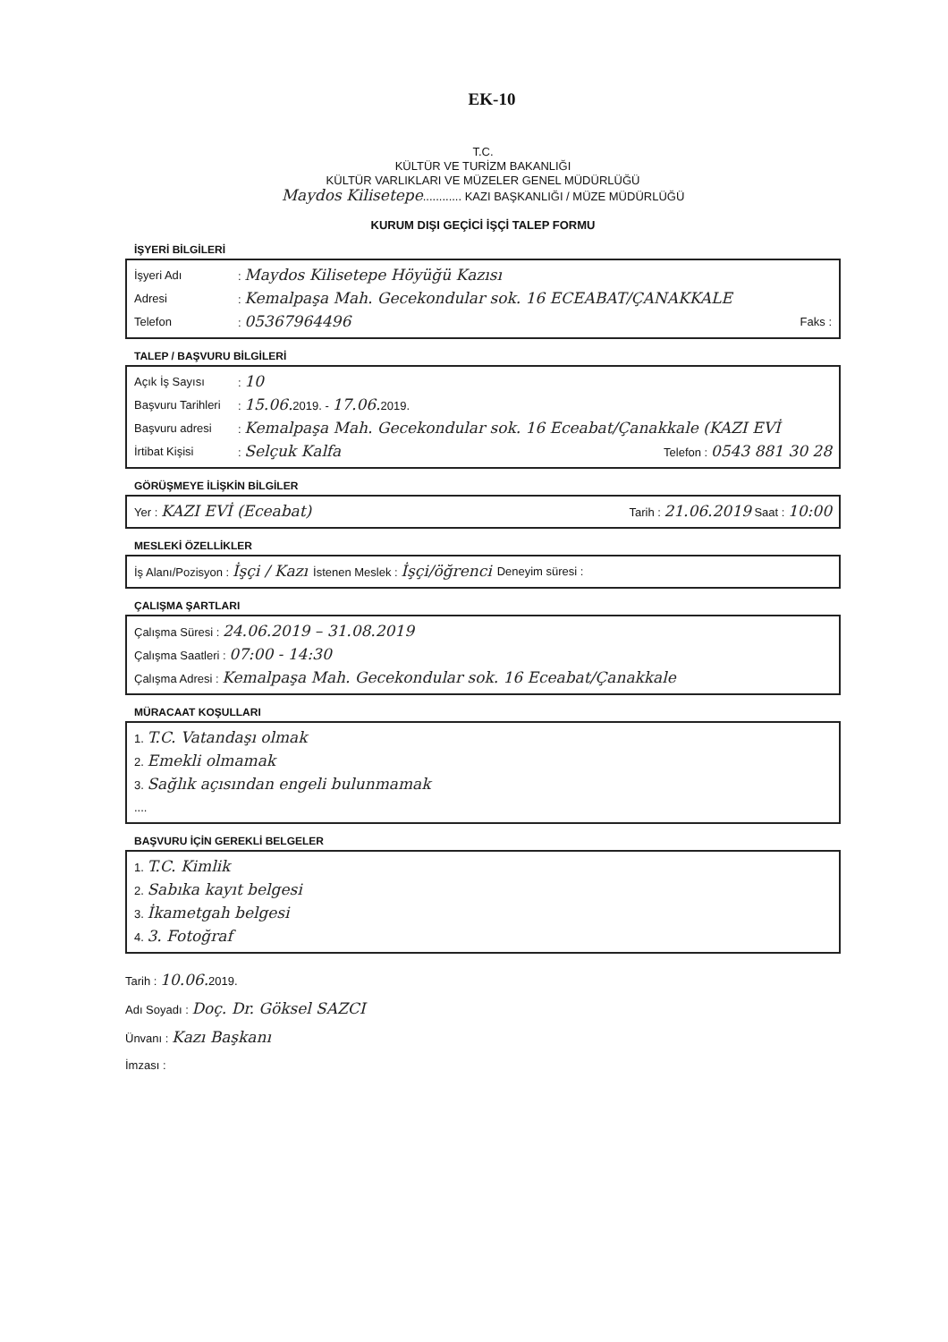EK-10
T.C.
KÜLTÜR VE TURİZM BAKANLIĞI
KÜLTÜR VARLIKLARI VE MÜZELER GENEL MÜDÜRLÜĞÜ
Maydos Kilisetepe............ KAZI BAŞKANLIĞI / MÜZE MÜDÜRLÜĞÜ
KURUM DIŞI GEÇİCİ İŞÇİ TALEP FORMU
İŞYERİ BİLGİLERİ
İşyeri Adı: Maydos Kilisetepe Höyüğü Kazısı
Adresi: Kemalpaşa Mah. Gecekondular sok. 16 ECEABAT/ÇANAKKALE
Telefon: 05367964496 Faks :
TALEP / BAŞVURU BİLGİLERİ
Açık İş Sayısı: 10
Başvuru Tarihleri: 15.06. 2019. - 17.06. 2019.
Başvuru adresi: Kemalpaşa Mah. Gecekondular sok. 16 Eceabat/Çanakkale (KAZI EVİ
İrtibat Kişisi: Selçuk Kalfa Telefon : 0543 881 30 28
GÖRÜŞMEYE İLİŞKİN BİLGİLER
Yer : KAZI EVİ (Eceabat) Tarih : 21.06.2019 Saat : 10:00
MESLEKİ ÖZELLİKLER
İş Alanı/Pozisyon : İşçi / Kazı İstenen Meslek : İşçi/öğrenci Deneyim süresi :
ÇALIŞMA ŞARTLARI
Çalışma Süresi : 24.06.2019 – 31.08.2019
Çalışma Saatleri : 07:00 - 14:30
Çalışma Adresi : Kemalpaşa Mah. Gecekondular sok. 16 Eceabat/Çanakkale
MÜRACAAT KOŞULLARI
1. T.C. Vatandaşı olmak
2. Emekli olmamak
3. Sağlık açısından engeli bulunmamak
....
BAŞVURU İÇİN GEREKLİ BELGELER
1. T.C. Kimlik
2. Sabıka kayıt belgesi
3. İkametgah belgesi
4. 3. Fotoğraf
Tarih : 10.06. 2019.
Adı Soyadı : Doç. Dr. Göksel SAZCI
Ünvanı : Kazı Başkanı
İmzası :